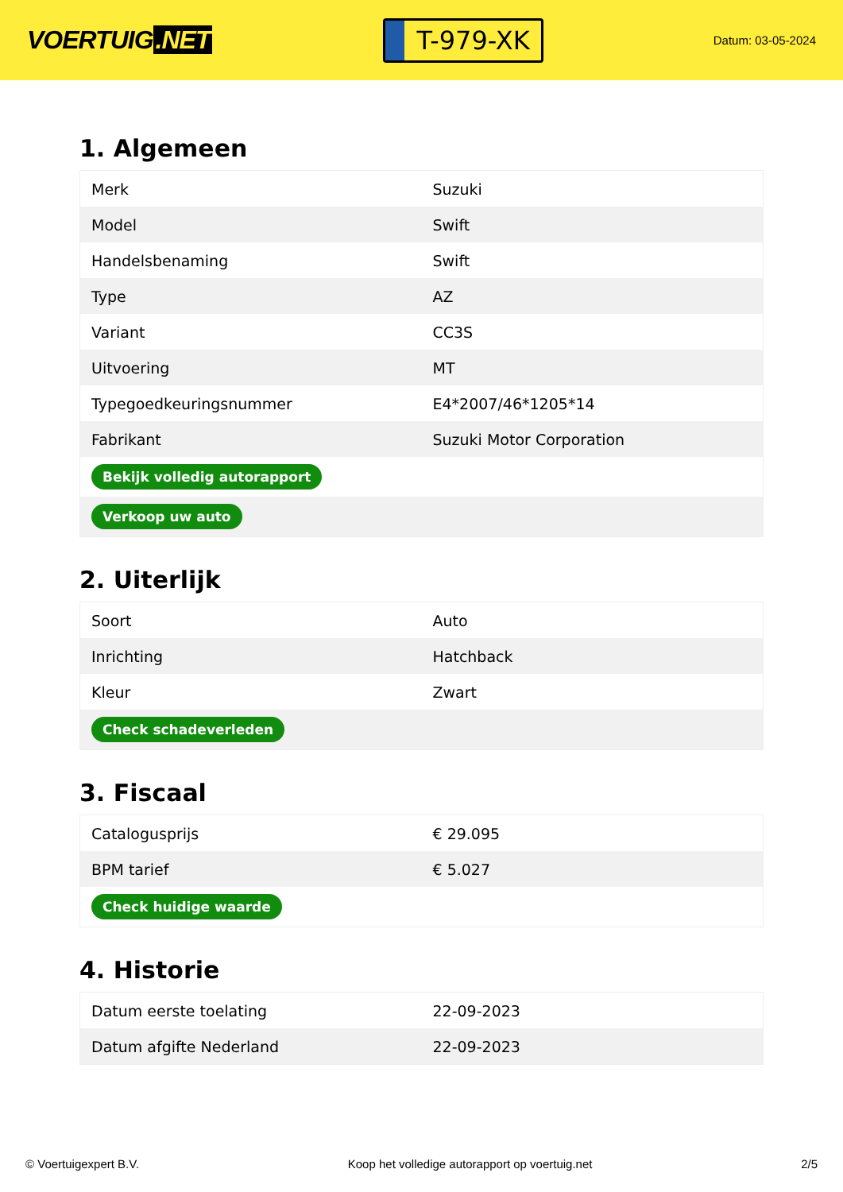VOERTUIG.NET
T-979-XK
Datum: 03-05-2024
1. Algemeen
| Merk | Suzuki |
| Model | Swift |
| Handelsbenaming | Swift |
| Type | AZ |
| Variant | CC3S |
| Uitvoering | MT |
| Typegoedkeuringsnummer | E4*2007/46*1205*14 |
| Fabrikant | Suzuki Motor Corporation |
| Bekijk volledig autorapport | |
| Verkoop uw auto | |
2. Uiterlijk
| Soort | Auto |
| Inrichting | Hatchback |
| Kleur | Zwart |
| Check schadeverleden | |
3. Fiscaal
| Catalogusprijs | € 29.095 |
| BPM tarief | € 5.027 |
| Check huidige waarde | |
4. Historie
| Datum eerste toelating | 22-09-2023 |
| Datum afgifte Nederland | 22-09-2023 |
© Voertuigexpert B.V. Koop het volledige autorapport op voertuig.net 2/5